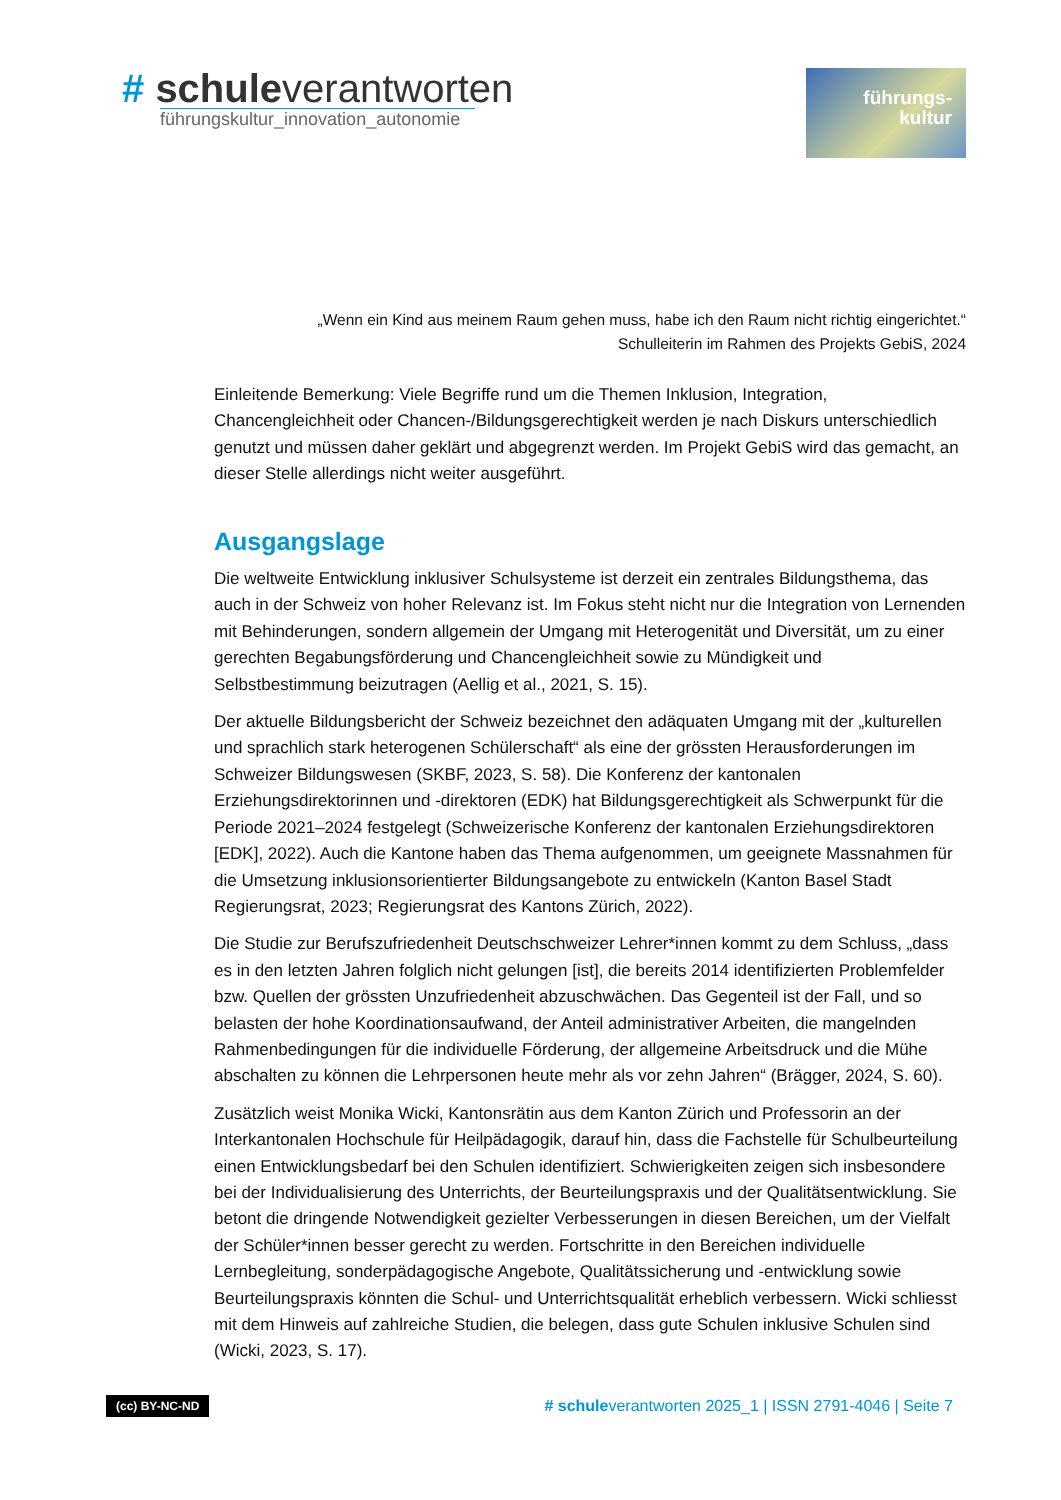# schuleverantworten
führungskultur_innovation_autonomie
führungs-
kultur
„Wenn ein Kind aus meinem Raum gehen muss, habe ich den Raum nicht richtig eingerichtet.“
Schulleiterin im Rahmen des Projekts GebiS, 2024
Einleitende Bemerkung: Viele Begriffe rund um die Themen Inklusion, Integration, Chancengleichheit oder Chancen-/Bildungsgerechtigkeit werden je nach Diskurs unterschiedlich genutzt und müssen daher geklärt und abgegrenzt werden. Im Projekt GebiS wird das gemacht, an dieser Stelle allerdings nicht weiter ausgeführt.
Ausgangslage
Die weltweite Entwicklung inklusiver Schulsysteme ist derzeit ein zentrales Bildungsthema, das auch in der Schweiz von hoher Relevanz ist. Im Fokus steht nicht nur die Integration von Lernenden mit Behinderungen, sondern allgemein der Umgang mit Heterogenität und Diversität, um zu einer gerechten Begabungsförderung und Chancengleichheit sowie zu Mündigkeit und Selbstbestimmung beizutragen (Aellig et al., 2021, S. 15).
Der aktuelle Bildungsbericht der Schweiz bezeichnet den adäquaten Umgang mit der „kulturellen und sprachlich stark heterogenen Schülerschaft“ als eine der grössten Herausforderungen im Schweizer Bildungswesen (SKBF, 2023, S. 58). Die Konferenz der kantonalen Erziehungsdirektorinnen und -direktoren (EDK) hat Bildungsgerechtigkeit als Schwerpunkt für die Periode 2021–2024 festgelegt (Schweizerische Konferenz der kantonalen Erziehungsdirektoren [EDK], 2022). Auch die Kantone haben das Thema aufgenommen, um geeignete Massnahmen für die Umsetzung inklusionsorientierter Bildungsangebote zu entwickeln (Kanton Basel Stadt Regierungsrat, 2023; Regierungsrat des Kantons Zürich, 2022).
Die Studie zur Berufszufriedenheit Deutschschweizer Lehrer*innen kommt zu dem Schluss, „dass es in den letzten Jahren folglich nicht gelungen [ist], die bereits 2014 identifizierten Problemfelder bzw. Quellen der grössten Unzufriedenheit abzuschwächen. Das Gegenteil ist der Fall, und so belasten der hohe Koordinationsaufwand, der Anteil administrativer Arbeiten, die mangelnden Rahmenbedingungen für die individuelle Förderung, der allgemeine Arbeitsdruck und die Mühe abschalten zu können die Lehrpersonen heute mehr als vor zehn Jahren“ (Brägger, 2024, S. 60).
Zusätzlich weist Monika Wicki, Kantonsrätin aus dem Kanton Zürich und Professorin an der Interkantonalen Hochschule für Heilpädagogik, darauf hin, dass die Fachstelle für Schulbeurteilung einen Entwicklungsbedarf bei den Schulen identifiziert. Schwierigkeiten zeigen sich insbesondere bei der Individualisierung des Unterrichts, der Beurteilungspraxis und der Qualitätsentwicklung. Sie betont die dringende Notwendigkeit gezielter Verbesserungen in diesen Bereichen, um der Vielfalt der Schüler*innen besser gerecht zu werden. Fortschritte in den Bereichen individuelle Lernbegleitung, sonderpädagogische Angebote, Qualitätssicherung und -entwicklung sowie Beurteilungspraxis könnten die Schul- und Unterrichtsqualität erheblich verbessern. Wicki schliesst mit dem Hinweis auf zahlreiche Studien, die belegen, dass gute Schulen inklusive Schulen sind (Wicki, 2023, S. 17).
(cc) BY-NC-ND # schuleverantworten 2025_1 | ISSN 2791-4046 | Seite 7